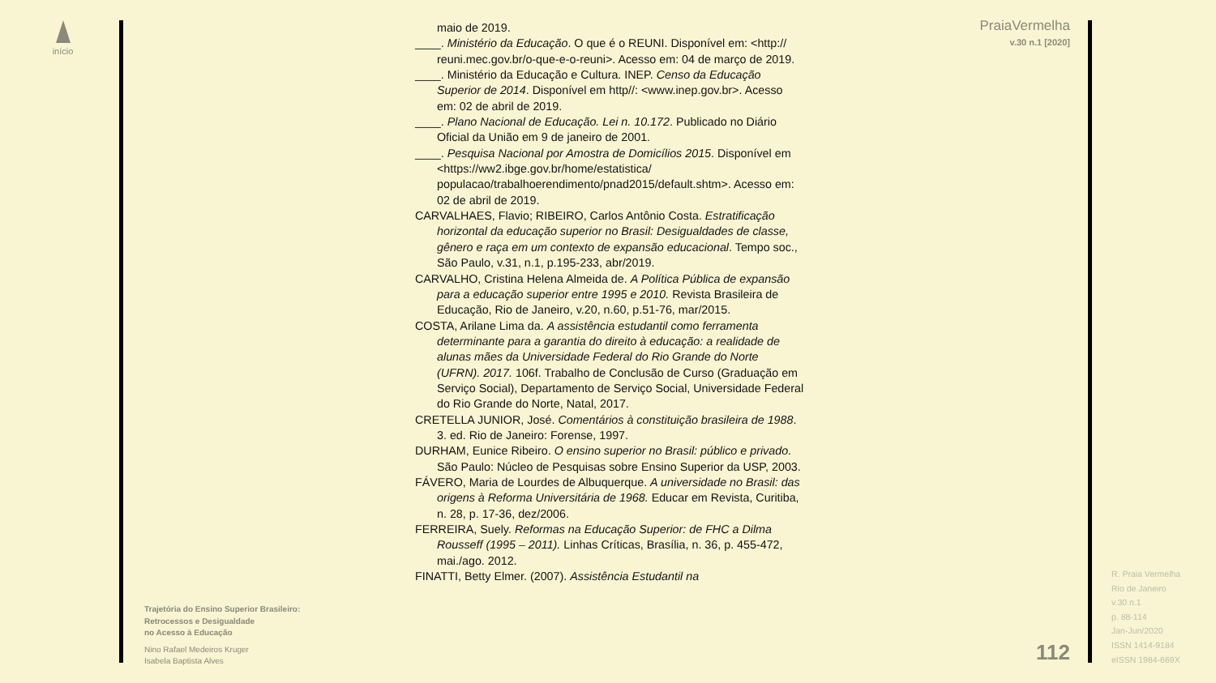início
maio de 2019.
____. Ministério da Educação. O que é o REUNI. Disponível em: <http:// reuni.mec.gov.br/o-que-e-o-reuni>. Acesso em: 04 de março de 2019.
____. Ministério da Educação e Cultura. INEP. Censo da Educação Superior de 2014. Disponível em http//: <www.inep.gov.br>. Acesso em: 02 de abril de 2019.
____. Plano Nacional de Educação. Lei n. 10.172. Publicado no Diário Oficial da União em 9 de janeiro de 2001.
____. Pesquisa Nacional por Amostra de Domicílios 2015. Disponível em <https://ww2.ibge.gov.br/home/estatistica/ populacao/trabalhoerendimento/pnad2015/default.shtm>. Acesso em: 02 de abril de 2019.
CARVALHAES, Flavio; RIBEIRO, Carlos Antônio Costa. Estratificação horizontal da educação superior no Brasil: Desigualdades de classe, gênero e raça em um contexto de expansão educacional. Tempo soc., São Paulo, v.31, n.1, p.195-233, abr/2019.
CARVALHO, Cristina Helena Almeida de. A Política Pública de expansão para a educação superior entre 1995 e 2010. Revista Brasileira de Educação, Rio de Janeiro, v.20, n.60, p.51-76, mar/2015.
COSTA, Arilane Lima da. A assistência estudantil como ferramenta determinante para a garantia do direito à educação: a realidade de alunas mães da Universidade Federal do Rio Grande do Norte (UFRN). 2017. 106f. Trabalho de Conclusão de Curso (Graduação em Serviço Social), Departamento de Serviço Social, Universidade Federal do Rio Grande do Norte, Natal, 2017.
CRETELLA JUNIOR, José. Comentários à constituição brasileira de 1988. 3. ed. Rio de Janeiro: Forense, 1997.
DURHAM, Eunice Ribeiro. O ensino superior no Brasil: público e privado. São Paulo: Núcleo de Pesquisas sobre Ensino Superior da USP, 2003.
FÁVERO, Maria de Lourdes de Albuquerque. A universidade no Brasil: das origens à Reforma Universitária de 1968. Educar em Revista, Curitiba, n. 28, p. 17-36, dez/2006.
FERREIRA, Suely. Reformas na Educação Superior: de FHC a Dilma Rousseff (1995 – 2011). Linhas Críticas, Brasília, n. 36, p. 455-472, mai./ago. 2012.
FINATTI, Betty Elmer. (2007). Assistência Estudantil na
Trajetória do Ensino Superior Brasileiro:
Retrocessos e Desigualdade
no Acesso à Educação
Nino Rafael Medeiros Kruger
Isabela Baptista Alves
PraiaVermelha
v.30 n.1 [2020]
112
R. Praia Vermelha
Rio de Janeiro
v.30 n.1
p. 88-114
Jan-Jun/2020
ISSN 1414-9184
eISSN 1984-669X